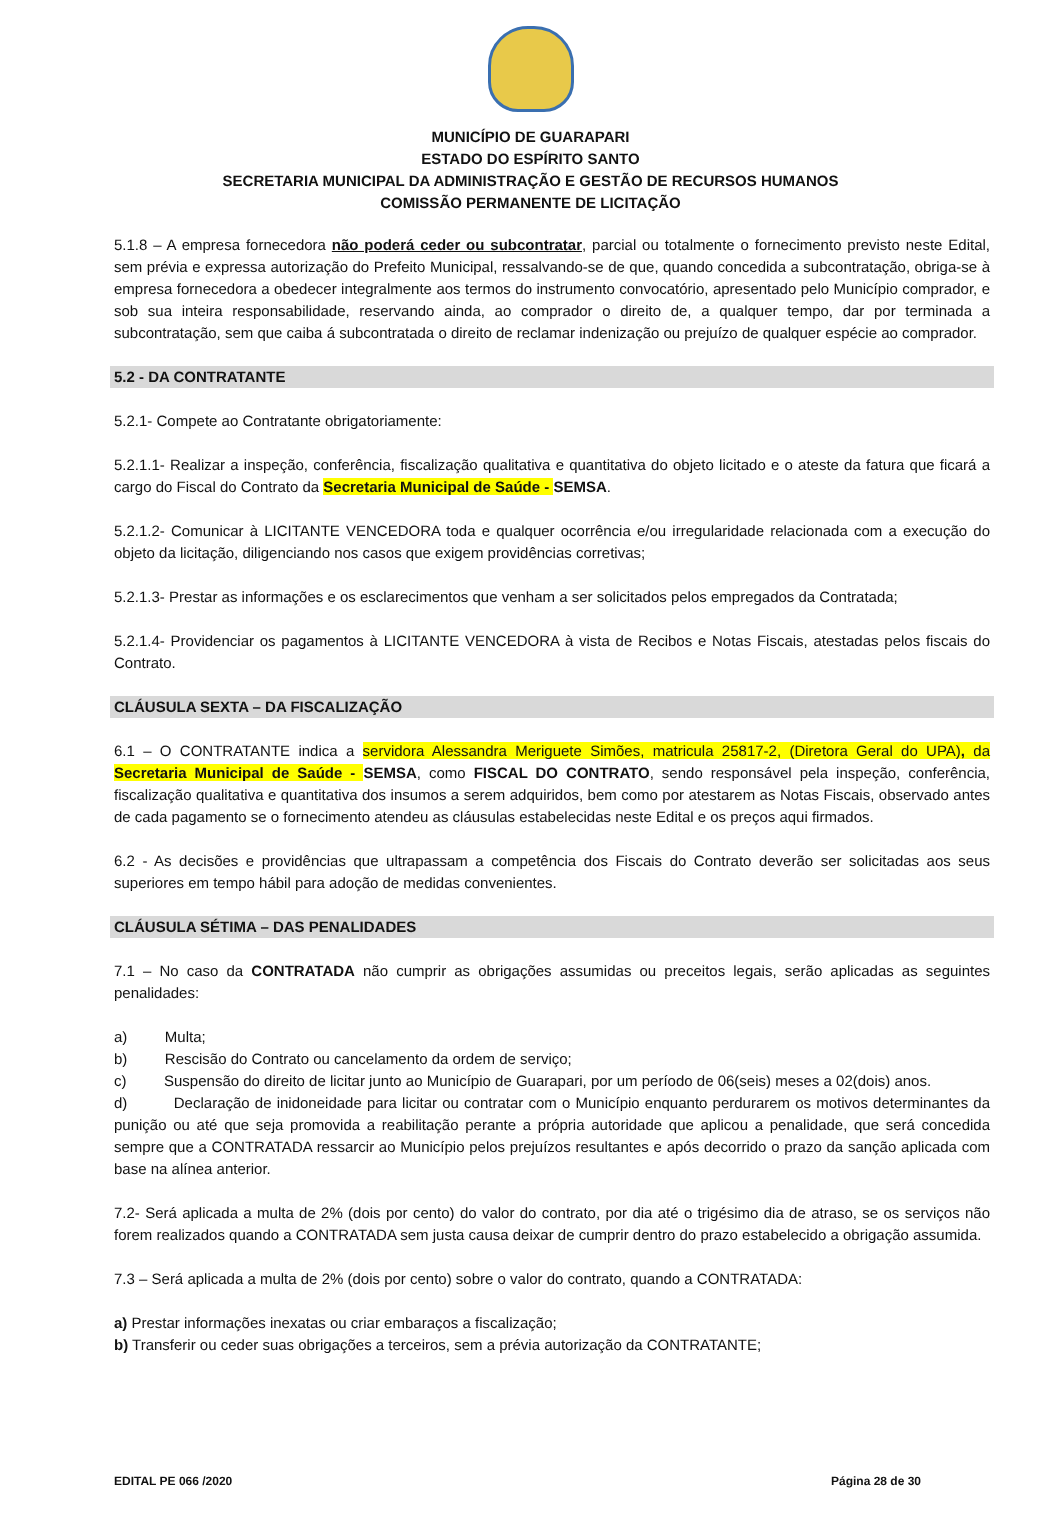MUNICÍPIO DE GUARAPARI
ESTADO DO ESPÍRITO SANTO
SECRETARIA MUNICIPAL DA ADMINISTRAÇÃO E GESTÃO DE RECURSOS HUMANOS
COMISSÃO PERMANENTE DE LICITAÇÃO
5.1.8 – A empresa fornecedora não poderá ceder ou subcontratar, parcial ou totalmente o fornecimento previsto neste Edital, sem prévia e expressa autorização do Prefeito Municipal, ressalvando-se de que, quando concedida a subcontratação, obriga-se à empresa fornecedora a obedecer integralmente aos termos do instrumento convocatório, apresentado pelo Município comprador, e sob sua inteira responsabilidade, reservando ainda, ao comprador o direito de, a qualquer tempo, dar por terminada a subcontratação, sem que caiba á subcontratada o direito de reclamar indenização ou prejuízo de qualquer espécie ao comprador.
5.2 - DA CONTRATANTE
5.2.1- Compete ao Contratante obrigatoriamente:
5.2.1.1- Realizar a inspeção, conferência, fiscalização qualitativa e quantitativa do objeto licitado e o ateste da fatura que ficará a cargo do Fiscal do Contrato da Secretaria Municipal de Saúde - SEMSA.
5.2.1.2- Comunicar à LICITANTE VENCEDORA toda e qualquer ocorrência e/ou irregularidade relacionada com a execução do objeto da licitação, diligenciando nos casos que exigem providências corretivas;
5.2.1.3- Prestar as informações e os esclarecimentos que venham a ser solicitados pelos empregados da Contratada;
5.2.1.4- Providenciar os pagamentos à LICITANTE VENCEDORA à vista de Recibos e Notas Fiscais, atestadas pelos fiscais do Contrato.
CLÁUSULA SEXTA – DA FISCALIZAÇÃO
6.1 – O CONTRATANTE indica a servidora Alessandra Meriguete Simões, matricula 25817-2, (Diretora Geral do UPA), da Secretaria Municipal de Saúde - SEMSA, como FISCAL DO CONTRATO, sendo responsável pela inspeção, conferência, fiscalização qualitativa e quantitativa dos insumos a serem adquiridos, bem como por atestarem as Notas Fiscais, observado antes de cada pagamento se o fornecimento atendeu as cláusulas estabelecidas neste Edital e os preços aqui firmados.
6.2 - As decisões e providências que ultrapassam a competência dos Fiscais do Contrato deverão ser solicitadas aos seus superiores em tempo hábil para adoção de medidas convenientes.
CLÁUSULA SÉTIMA – DAS PENALIDADES
7.1 – No caso da CONTRATADA não cumprir as obrigações assumidas ou preceitos legais, serão aplicadas as seguintes penalidades:
a) Multa;
b) Rescisão do Contrato ou cancelamento da ordem de serviço;
c) Suspensão do direito de licitar junto ao Município de Guarapari, por um período de 06(seis) meses a 02(dois) anos.
d) Declaração de inidoneidade para licitar ou contratar com o Município enquanto perdurarem os motivos determinantes da punição ou até que seja promovida a reabilitação perante a própria autoridade que aplicou a penalidade, que será concedida sempre que a CONTRATADA ressarcir ao Município pelos prejuízos resultantes e após decorrido o prazo da sanção aplicada com base na alínea anterior.
7.2- Será aplicada a multa de 2% (dois por cento) do valor do contrato, por dia até o trigésimo dia de atraso, se os serviços não forem realizados quando a CONTRATADA sem justa causa deixar de cumprir dentro do prazo estabelecido a obrigação assumida.
7.3 – Será aplicada a multa de 2% (dois por cento) sobre o valor do contrato, quando a CONTRATADA:
a) Prestar informações inexatas ou criar embaraços a fiscalização;
b) Transferir ou ceder suas obrigações a terceiros, sem a prévia autorização da CONTRATANTE;
EDITAL PE 066 /2020 Página 28 de 30